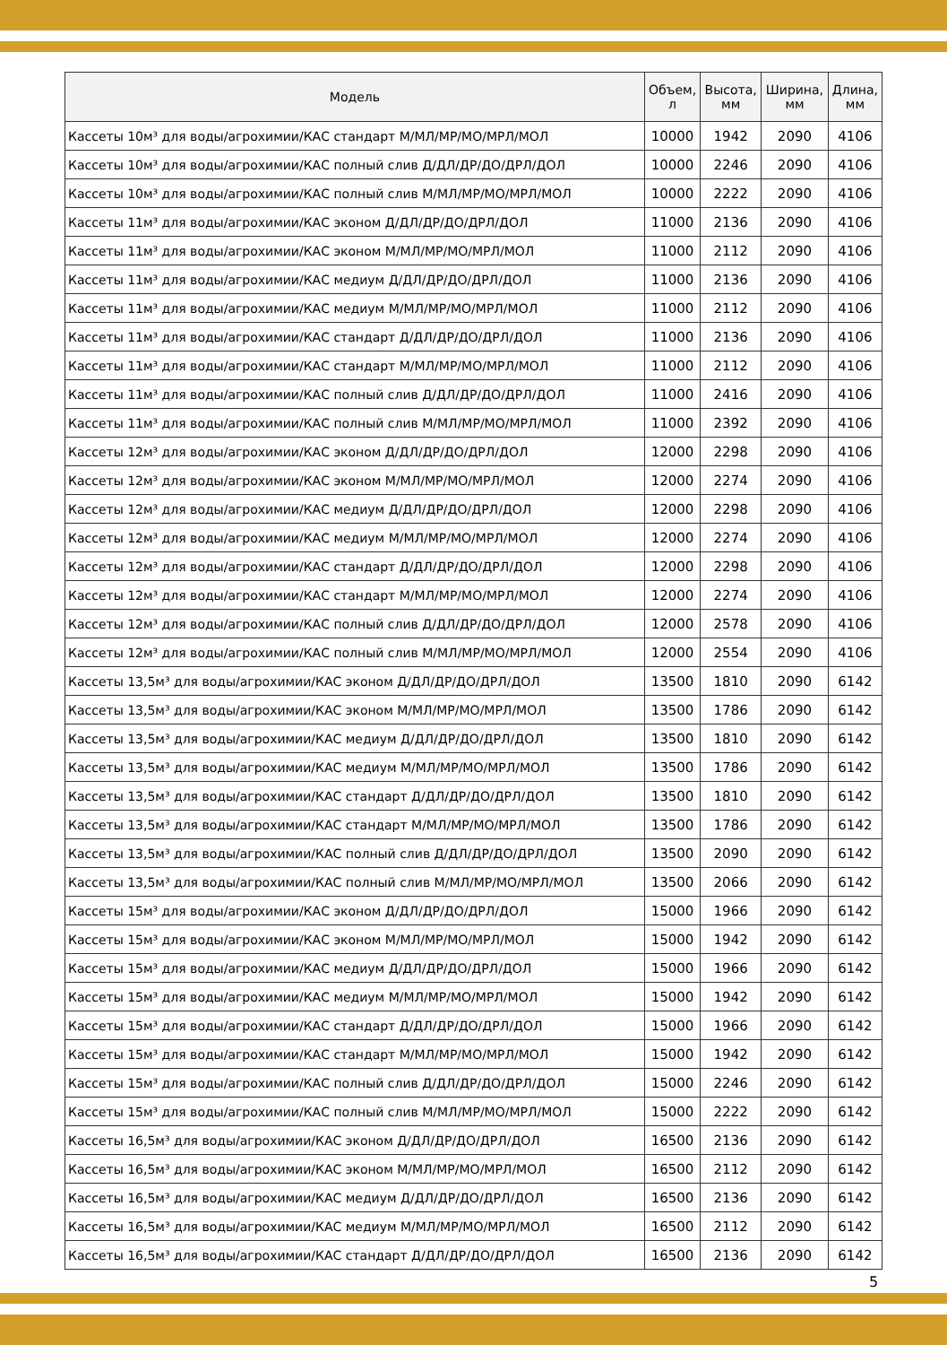| Модель | Объем, л | Высота, мм | Ширина, мм | Длина, мм |
| --- | --- | --- | --- | --- |
| Кассеты 10м³ для воды/агрохимии/КАС стандарт М/МЛ/МР/МО/МРЛ/МОЛ | 10000 | 1942 | 2090 | 4106 |
| Кассеты 10м³ для воды/агрохимии/КАС полный слив Д/ДЛ/ДР/ДО/ДРЛ/ДОЛ | 10000 | 2246 | 2090 | 4106 |
| Кассеты 10м³ для воды/агрохимии/КАС полный слив М/МЛ/МР/МО/МРЛ/МОЛ | 10000 | 2222 | 2090 | 4106 |
| Кассеты 11м³ для воды/агрохимии/КАС эконом Д/ДЛ/ДР/ДО/ДРЛ/ДОЛ | 11000 | 2136 | 2090 | 4106 |
| Кассеты 11м³ для воды/агрохимии/КАС эконом М/МЛ/МР/МО/МРЛ/МОЛ | 11000 | 2112 | 2090 | 4106 |
| Кассеты 11м³ для воды/агрохимии/КАС медиум Д/ДЛ/ДР/ДО/ДРЛ/ДОЛ | 11000 | 2136 | 2090 | 4106 |
| Кассеты 11м³ для воды/агрохимии/КАС медиум М/МЛ/МР/МО/МРЛ/МОЛ | 11000 | 2112 | 2090 | 4106 |
| Кассеты 11м³ для воды/агрохимии/КАС стандарт Д/ДЛ/ДР/ДО/ДРЛ/ДОЛ | 11000 | 2136 | 2090 | 4106 |
| Кассеты 11м³ для воды/агрохимии/КАС стандарт М/МЛ/МР/МО/МРЛ/МОЛ | 11000 | 2112 | 2090 | 4106 |
| Кассеты 11м³ для воды/агрохимии/КАС полный слив Д/ДЛ/ДР/ДО/ДРЛ/ДОЛ | 11000 | 2416 | 2090 | 4106 |
| Кассеты 11м³ для воды/агрохимии/КАС полный слив М/МЛ/МР/МО/МРЛ/МОЛ | 11000 | 2392 | 2090 | 4106 |
| Кассеты 12м³ для воды/агрохимии/КАС эконом Д/ДЛ/ДР/ДО/ДРЛ/ДОЛ | 12000 | 2298 | 2090 | 4106 |
| Кассеты 12м³ для воды/агрохимии/КАС эконом М/МЛ/МР/МО/МРЛ/МОЛ | 12000 | 2274 | 2090 | 4106 |
| Кассеты 12м³ для воды/агрохимии/КАС медиум Д/ДЛ/ДР/ДО/ДРЛ/ДОЛ | 12000 | 2298 | 2090 | 4106 |
| Кассеты 12м³ для воды/агрохимии/КАС медиум М/МЛ/МР/МО/МРЛ/МОЛ | 12000 | 2274 | 2090 | 4106 |
| Кассеты 12м³ для воды/агрохимии/КАС стандарт Д/ДЛ/ДР/ДО/ДРЛ/ДОЛ | 12000 | 2298 | 2090 | 4106 |
| Кассеты 12м³ для воды/агрохимии/КАС стандарт М/МЛ/МР/МО/МРЛ/МОЛ | 12000 | 2274 | 2090 | 4106 |
| Кассеты 12м³ для воды/агрохимии/КАС полный слив Д/ДЛ/ДР/ДО/ДРЛ/ДОЛ | 12000 | 2578 | 2090 | 4106 |
| Кассеты 12м³ для воды/агрохимии/КАС полный слив М/МЛ/МР/МО/МРЛ/МОЛ | 12000 | 2554 | 2090 | 4106 |
| Кассеты 13,5м³ для воды/агрохимии/КАС эконом Д/ДЛ/ДР/ДО/ДРЛ/ДОЛ | 13500 | 1810 | 2090 | 6142 |
| Кассеты 13,5м³ для воды/агрохимии/КАС эконом М/МЛ/МР/МО/МРЛ/МОЛ | 13500 | 1786 | 2090 | 6142 |
| Кассеты 13,5м³ для воды/агрохимии/КАС медиум Д/ДЛ/ДР/ДО/ДРЛ/ДОЛ | 13500 | 1810 | 2090 | 6142 |
| Кассеты 13,5м³ для воды/агрохимии/КАС медиум М/МЛ/МР/МО/МРЛ/МОЛ | 13500 | 1786 | 2090 | 6142 |
| Кассеты 13,5м³ для воды/агрохимии/КАС стандарт Д/ДЛ/ДР/ДО/ДРЛ/ДОЛ | 13500 | 1810 | 2090 | 6142 |
| Кассеты 13,5м³ для воды/агрохимии/КАС стандарт М/МЛ/МР/МО/МРЛ/МОЛ | 13500 | 1786 | 2090 | 6142 |
| Кассеты 13,5м³ для воды/агрохимии/КАС полный слив Д/ДЛ/ДР/ДО/ДРЛ/ДОЛ | 13500 | 2090 | 2090 | 6142 |
| Кассеты 13,5м³ для воды/агрохимии/КАС полный слив М/МЛ/МР/МО/МРЛ/МОЛ | 13500 | 2066 | 2090 | 6142 |
| Кассеты 15м³ для воды/агрохимии/КАС эконом Д/ДЛ/ДР/ДО/ДРЛ/ДОЛ | 15000 | 1966 | 2090 | 6142 |
| Кассеты 15м³ для воды/агрохимии/КАС эконом М/МЛ/МР/МО/МРЛ/МОЛ | 15000 | 1942 | 2090 | 6142 |
| Кассеты 15м³ для воды/агрохимии/КАС медиум Д/ДЛ/ДР/ДО/ДРЛ/ДОЛ | 15000 | 1966 | 2090 | 6142 |
| Кассеты 15м³ для воды/агрохимии/КАС медиум М/МЛ/МР/МО/МРЛ/МОЛ | 15000 | 1942 | 2090 | 6142 |
| Кассеты 15м³ для воды/агрохимии/КАС стандарт Д/ДЛ/ДР/ДО/ДРЛ/ДОЛ | 15000 | 1966 | 2090 | 6142 |
| Кассеты 15м³ для воды/агрохимии/КАС стандарт М/МЛ/МР/МО/МРЛ/МОЛ | 15000 | 1942 | 2090 | 6142 |
| Кассеты 15м³ для воды/агрохимии/КАС полный слив Д/ДЛ/ДР/ДО/ДРЛ/ДОЛ | 15000 | 2246 | 2090 | 6142 |
| Кассеты 15м³ для воды/агрохимии/КАС полный слив М/МЛ/МР/МО/МРЛ/МОЛ | 15000 | 2222 | 2090 | 6142 |
| Кассеты 16,5м³ для воды/агрохимии/КАС эконом Д/ДЛ/ДР/ДО/ДРЛ/ДОЛ | 16500 | 2136 | 2090 | 6142 |
| Кассеты 16,5м³ для воды/агрохимии/КАС эконом М/МЛ/МР/МО/МРЛ/МОЛ | 16500 | 2112 | 2090 | 6142 |
| Кассеты 16,5м³ для воды/агрохимии/КАС медиум Д/ДЛ/ДР/ДО/ДРЛ/ДОЛ | 16500 | 2136 | 2090 | 6142 |
| Кассеты 16,5м³ для воды/агрохимии/КАС медиум М/МЛ/МР/МО/МРЛ/МОЛ | 16500 | 2112 | 2090 | 6142 |
| Кассеты 16,5м³ для воды/агрохимии/КАС стандарт Д/ДЛ/ДР/ДО/ДРЛ/ДОЛ | 16500 | 2136 | 2090 | 6142 |
5